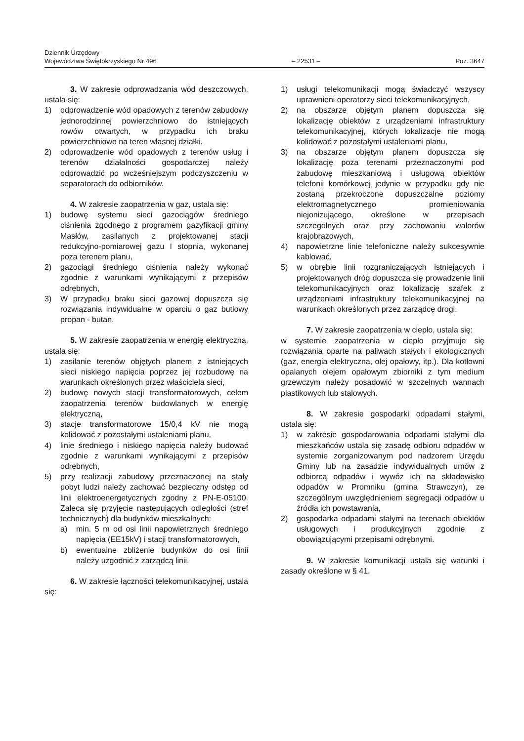Dziennik Urzędowy
Województwa Świętokrzyskiego Nr 496 – 22531 – Poz. 3647
3. W zakresie odprowadzania wód deszczowych, ustala się:
1) odprowadzenie wód opadowych z terenów zabudowy jednorodzinnej powierzchniowo do istniejących rowów otwartych, w przypadku ich braku powierzchniowo na teren własnej działki,
2) odprowadzenie wód opadowych z terenów usług i terenów działalności gospodarczej należy odprowadzić po wcześniejszym podczyszczeniu w separatorach do odbiorników.
4. W zakresie zaopatrzenia w gaz, ustala się:
1) budowę systemu sieci gazociągów średniego ciśnienia zgodnego z programem gazyfikacji gminy Masłów, zasilanych z projektowanej stacji redukcyjno-pomiarowej gazu I stopnia, wykonanej poza terenem planu,
2) gazociągi średniego ciśnienia należy wykonać zgodnie z warunkami wynikającymi z przepisów odrębnych,
3) W przypadku braku sieci gazowej dopuszcza się rozwiązania indywidualne w oparciu o gaz butlowy propan - butan.
5. W zakresie zaopatrzenia w energię elektryczną, ustala się:
1) zasilanie terenów objętych planem z istniejących sieci niskiego napięcia poprzez jej rozbudowę na warunkach określonych przez właściciela sieci,
2) budowę nowych stacji transformatorowych, celem zaopatrzenia terenów budowlanych w energię elektryczną,
3) stacje transformatorowe 15/0,4 kV nie mogą kolidować z pozostałymi ustaleniami planu,
4) linie średniego i niskiego napięcia należy budować zgodnie z warunkami wynikającymi z przepisów odrębnych,
5) przy realizacji zabudowy przeznaczonej na stały pobyt ludzi należy zachować bezpieczny odstęp od linii elektroenergetycznych zgodny z PN-E-05100. Zaleca się przyjęcie następujących odległości (stref technicznych) dla budynków mieszkalnych:
a) min. 5 m od osi linii napowietrznych średniego napięcia (EE15kV) i stacji transformatorowych,
b) ewentualne zbliżenie budynków do osi linii należy uzgodnić z zarządcą linii.
6. W zakresie łączności telekomunikacyjnej, ustala się:
1) usługi telekomunikacji mogą świadczyć wszyscy uprawnieni operatorzy sieci telekomunikacyjnych,
2) na obszarze objętym planem dopuszcza się lokalizację obiektów z urządzeniami infrastruktury telekomunikacyjnej, których lokalizacje nie mogą kolidować z pozostałymi ustaleniami planu,
3) na obszarze objętym planem dopuszcza się lokalizację poza terenami przeznaczonymi pod zabudowę mieszkaniową i usługową obiektów telefonii komórkowej jedynie w przypadku gdy nie zostaną przekroczone dopuszczalne poziomy elektromagnetycznego promieniowania niejonizującego, określone w przepisach szczególnych oraz przy zachowaniu walorów krajobrazowych,
4) napowietrzne linie telefoniczne należy sukcesywnie kablować,
5) w obrębie linii rozgraniczających istniejących i projektowanych dróg dopuszcza się prowadzenie linii telekomunikacyjnych oraz lokalizację szafek z urządzeniami infrastruktury telekomunikacyjnej na warunkach określonych przez zarządcę drogi.
7. W zakresie zaopatrzenia w ciepło, ustala się:
w systemie zaopatrzenia w ciepło przyjmuje się rozwiązania oparte na paliwach stałych i ekologicznych (gaz, energia elektryczna, olej opałowy, itp.). Dla kotłowni opalanych olejem opałowym zbiorniki z tym medium grzewczym należy posadowić w szczelnych wannach plastikowych lub stalowych.
8. W zakresie gospodarki odpadami stałymi, ustala się:
1) w zakresie gospodarowania odpadami stałymi dla mieszkańców ustala się zasadę odbioru odpadów w systemie zorganizowanym pod nadzorem Urzędu Gminy lub na zasadzie indywidualnych umów z odbiorcą odpadów i wywóz ich na składowisko odpadów w Promniku (gmina Strawczyn), ze szczególnym uwzględnieniem segregacji odpadów u źródła ich powstawania,
2) gospodarka odpadami stałymi na terenach obiektów usługowych i produkcyjnych zgodnie z obowiązującymi przepisami odrębnymi.
9. W zakresie komunikacji ustala się warunki i zasady określone w § 41.